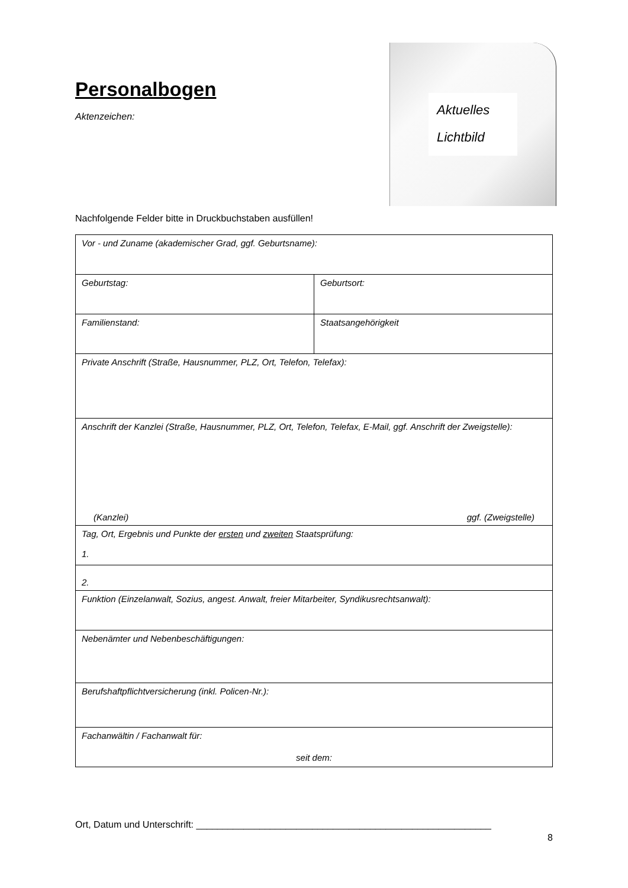Personalbogen
Aktenzeichen:
Aktuelles
Lichtbild
Nachfolgende Felder bitte in Druckbuchstaben ausfüllen!
| Vor - und Zuname (akademischer Grad, ggf. Geburtsname): | |
| Geburtstag: | Geburtsort: |
| Familienstand: | Staatsangehörigkeit |
| Private Anschrift (Straße, Hausnummer, PLZ, Ort, Telefon, Telefax): | |
| Anschrift der Kanzlei (Straße, Hausnummer, PLZ, Ort, Telefon, Telefax, E-Mail, ggf. Anschrift der Zweigstelle): (Kanzlei) ggf. (Zweigstelle) | |
| Tag, Ort, Ergebnis und Punkte der ersten und zweiten Staatsprüfung: 1. | |
| 2. | |
| Funktion (Einzelanwalt, Sozius, angest. Anwalt, freier Mitarbeiter, Syndikusrechtsanwalt): | |
| Nebenämter und Nebenbeschäftigungen: | |
| Berufshaftpflichtversicherung (inkl. Policen-Nr.): | |
| Fachanwältin / Fachanwalt für: seit dem: | |
Ort, Datum und Unterschrift: ________________________________________________________
8